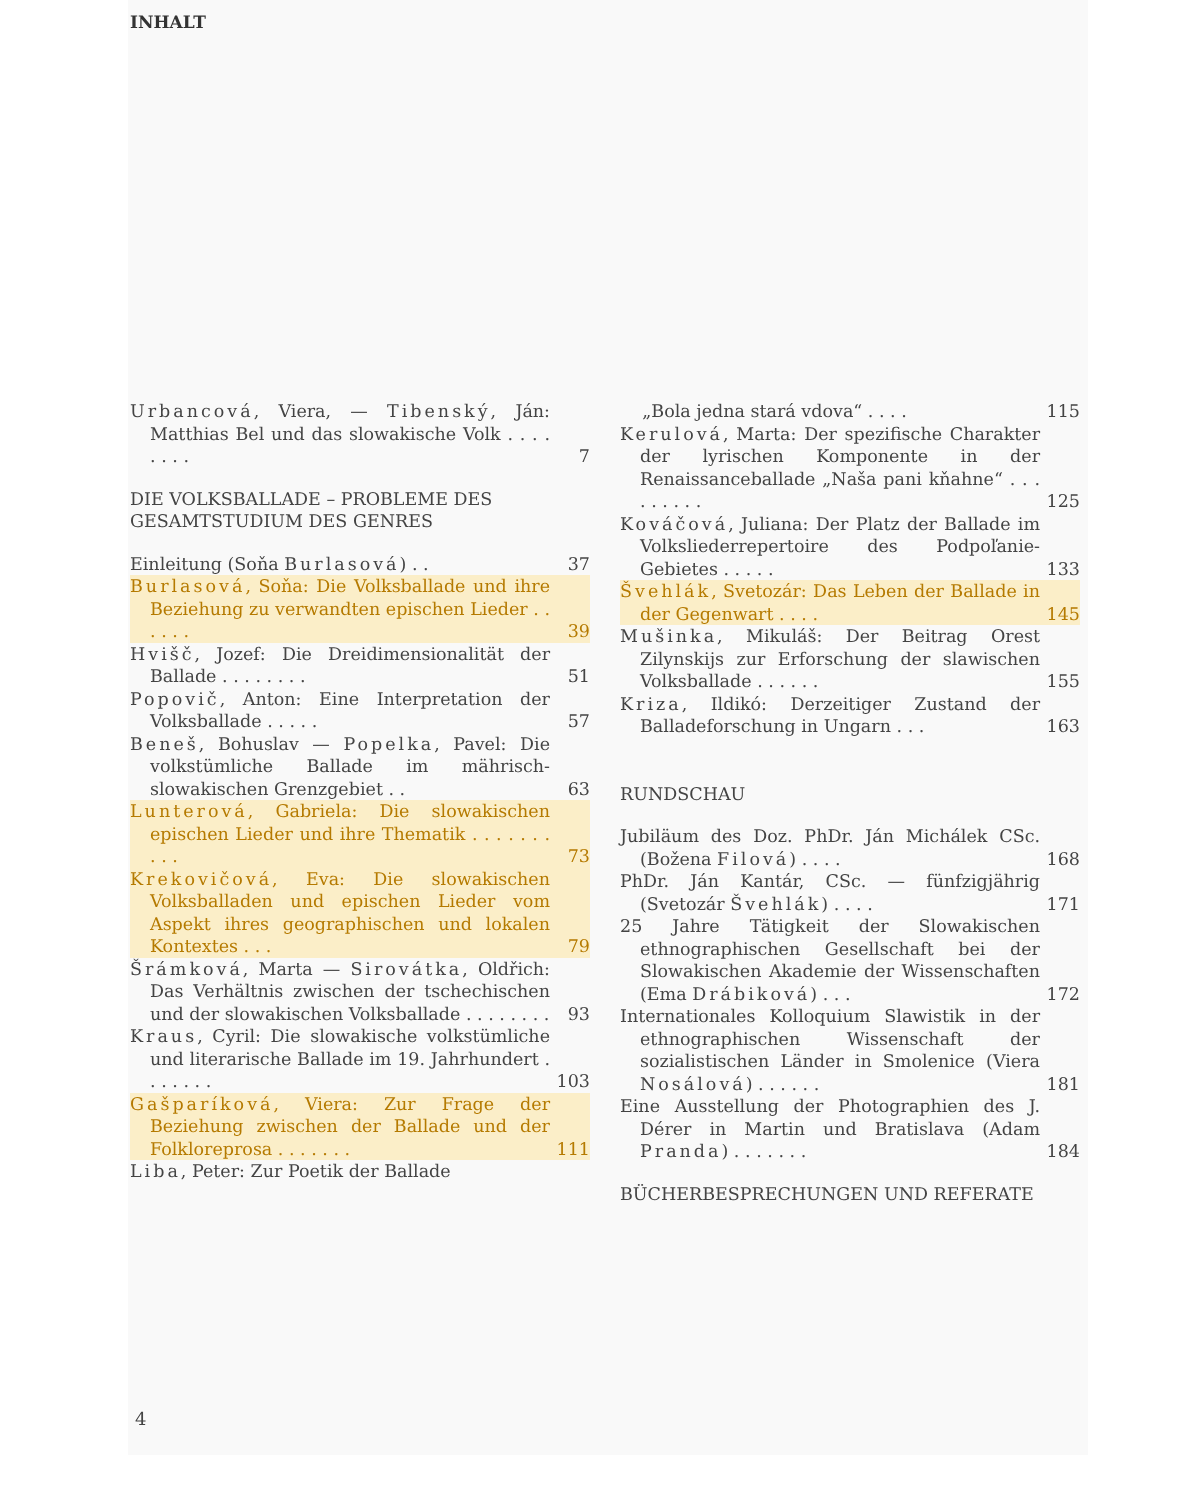INHALT
Urbancová, Viera, — Tibenský, Ján: Matthias Bel und das slowakische Volk . . . . . . . .
7
DIE VOLKSBALLADE – PROBLEME DES GESAMTSTUDIUM DES GENRES
Einleitung (Soňa Burlasová) . .
37
Burlasová, Soňa: Die Volksballade und ihre Beziehung zu verwandten epischen Lieder . . . . . .
39
Hvišč, Jozef: Die Dreidimensionalität der Ballade . . . . . . . .
51
Popovič, Anton: Eine Interpretation der Volksballade . . . . .
57
Beneš, Bohuslav — Popelka, Pavel: Die volkstümliche Ballade im mährisch-slowakischen Grenzgebiet . .
63
Lunterová, Gabriela: Die slowakischen epischen Lieder und ihre Thematik . . . . . . . . . .
73
Krekovičová, Eva: Die slowakischen Volksballaden und epischen Lieder vom Aspekt ihres geographischen und lokalen Kontextes . . .
79
Šrámková, Marta — Sirovátka, Oldřich: Das Verhältnis zwischen der tschechischen und der slowakischen Volksballade . . . . . . . .
93
Kraus, Cyril: Die slowakische volkstümliche und literarische Ballade im 19. Jahrhundert . . . . . . .
103
Gašparíková, Viera: Zur Frage der Beziehung zwischen der Ballade und der Folkloreprosa . . . . . . .
111
Liba, Peter: Zur Poetik der Ballade
„Bola jedna stará vdova“ . . . . 115
Kerulová, Marta: Der spezifische Charakter der lyrischen Komponente in der Renaissanceballade „Naša pani kňahne“ . . . . . . . . .
125
Kováčová, Juliana: Der Platz der Ballade im Volksliederrepertoire des Podpoľanie-Gebietes . . . . .
133
Švehlák, Svetozár: Das Leben der Ballade in der Gegenwart . . . .
145
Mušinka, Mikuláš: Der Beitrag Orest Zilynskijs zur Erforschung der slawischen Volksballade . . . . . .
155
Kriza, Ildikó: Derzeitiger Zustand der Balladeforschung in Ungarn . . .
163
RUNDSCHAU
Jubiläum des Doz. PhDr. Ján Michálek CSc. (Božena Filová) . . . .
168
PhDr. Ján Kantár, CSc. — fünfzigjährig (Svetozár Švehlák) . . . .
171
25 Jahre Tätigkeit der Slowakischen ethnographischen Gesellschaft bei der Slowakischen Akademie der Wissenschaften (Ema Drábiková) . . .
172
Internationales Kolloquium Slawistik in der ethnographischen Wissenschaft der sozialistischen Länder in Smolenice (Viera Nosálová) . . . . . .
181
Eine Ausstellung der Photographien des J. Dérer in Martin und Bratislava (Adam Pranda) . . . . . . .
184
BÜCHERBESPRECHUNGEN UND REFERATE
4